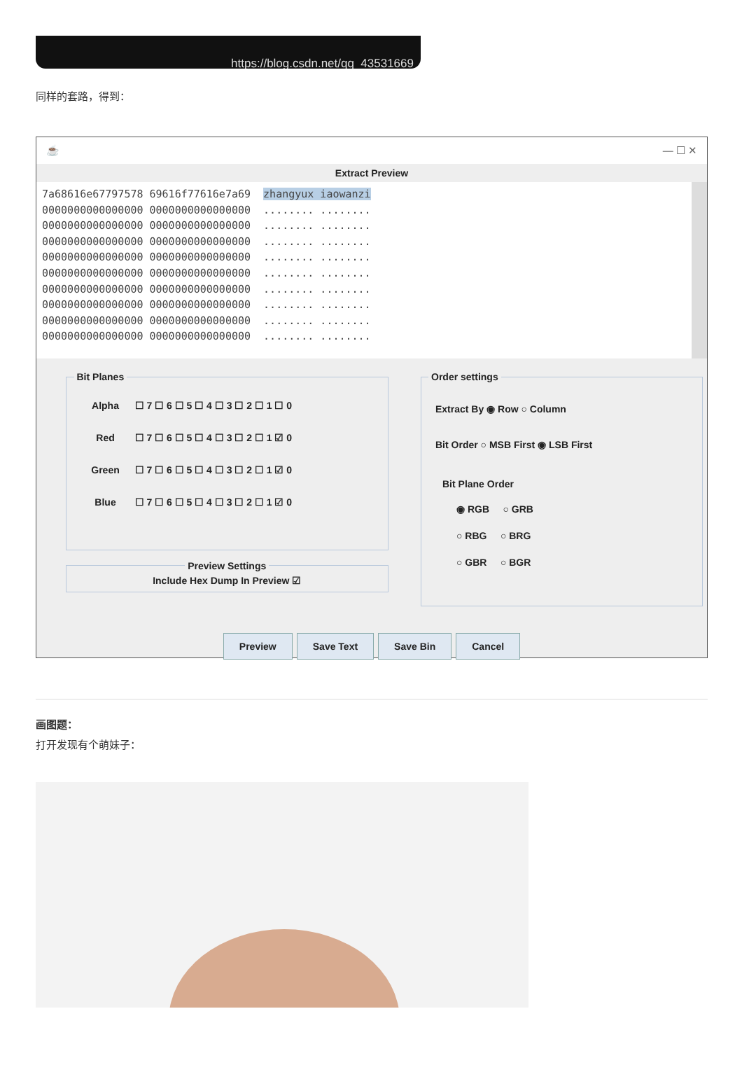https://blog.csdn.net/qq_43531669
同样的套路，得到：
☕ — ☐ ✕
Extract Preview
7a68616e67797578 69616f77616e7a69 zhangyux iaowanzi 0000000000000000 0000000000000000 ........ ........ 0000000000000000 0000000000000000 ........ ........ 0000000000000000 0000000000000000 ........ ........ 0000000000000000 0000000000000000 ........ ........ 0000000000000000 0000000000000000 ........ ........ 0000000000000000 0000000000000000 ........ ........ 0000000000000000 0000000000000000 ........ ........ 0000000000000000 0000000000000000 ........ ........ 0000000000000000 0000000000000000 ........ ........
Bit Planes
Alpha ☐ 7 ☐ 6 ☐ 5 ☐ 4 ☐ 3 ☐ 2 ☐ 1 ☐ 0
Red ☐ 7 ☐ 6 ☐ 5 ☐ 4 ☐ 3 ☐ 2 ☐ 1 ☑ 0
Green ☐ 7 ☐ 6 ☐ 5 ☐ 4 ☐ 3 ☐ 2 ☐ 1 ☑ 0
Blue ☐ 7 ☐ 6 ☐ 5 ☐ 4 ☐ 3 ☐ 2 ☐ 1 ☑ 0
Preview Settings Include Hex Dump In Preview ☑
Order settings
Extract By ◉ Row ○ Column
Bit Order ○ MSB First ◉ LSB First
Bit Plane Order
◉ RGB ○ GRB
○ RBG ○ BRG
○ GBR ○ BGR
Preview Save Text Save Bin Cancel
画图题：
打开发现有个萌妹子：